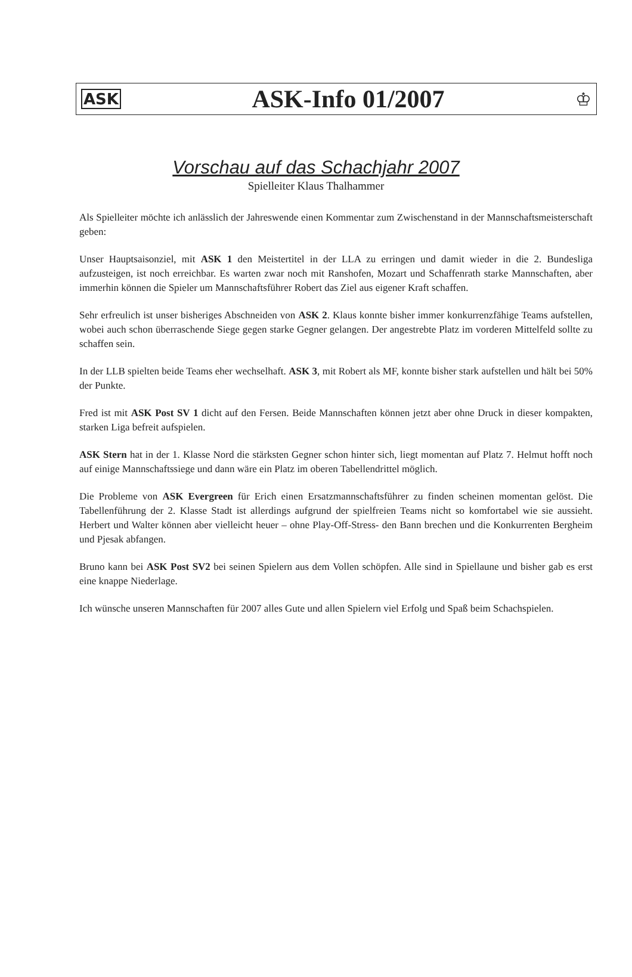ASK ASK-Info 01/2007 ♔
Vorschau auf das Schachjahr 2007
Spielleiter Klaus Thalhammer
Als Spielleiter möchte ich anlässlich der Jahreswende einen Kommentar zum Zwischenstand in der Mannschaftsmeisterschaft geben:
Unser Hauptsaisonziel, mit ASK 1 den Meistertitel in der LLA zu erringen und damit wieder in die 2. Bundesliga aufzusteigen, ist noch erreichbar. Es warten zwar noch mit Ranshofen, Mozart und Schaffenrath starke Mannschaften, aber immerhin können die Spieler um Mannschaftsführer Robert das Ziel aus eigener Kraft schaffen.
Sehr erfreulich ist unser bisheriges Abschneiden von ASK 2. Klaus konnte bisher immer konkurrenzfähige Teams aufstellen, wobei auch schon überraschende Siege gegen starke Gegner gelangen. Der angestrebte Platz im vorderen Mittelfeld sollte zu schaffen sein.
In der LLB spielten beide Teams eher wechselhaft. ASK 3, mit Robert als MF, konnte bisher stark aufstellen und hält bei 50% der Punkte.
Fred ist mit ASK Post SV 1 dicht auf den Fersen. Beide Mannschaften können jetzt aber ohne Druck in dieser kompakten, starken Liga befreit aufspielen.
ASK Stern hat in der 1. Klasse Nord die stärksten Gegner schon hinter sich, liegt momentan auf Platz 7. Helmut hofft noch auf einige Mannschaftssiege und dann wäre ein Platz im oberen Tabellendrittel möglich.
Die Probleme von ASK Evergreen für Erich einen Ersatzmannschaftsführer zu finden scheinen momentan gelöst. Die Tabellenführung der 2. Klasse Stadt ist allerdings aufgrund der spielfreien Teams nicht so komfortabel wie sie aussieht. Herbert und Walter können aber vielleicht heuer – ohne Play-Off-Stress- den Bann brechen und die Konkurrenten Bergheim und Pjesak abfangen.
Bruno kann bei ASK Post SV2 bei seinen Spielern aus dem Vollen schöpfen. Alle sind in Spiellaune und bisher gab es erst eine knappe Niederlage.
Ich wünsche unseren Mannschaften für 2007 alles Gute und allen Spielern viel Erfolg und Spaß beim Schachspielen.